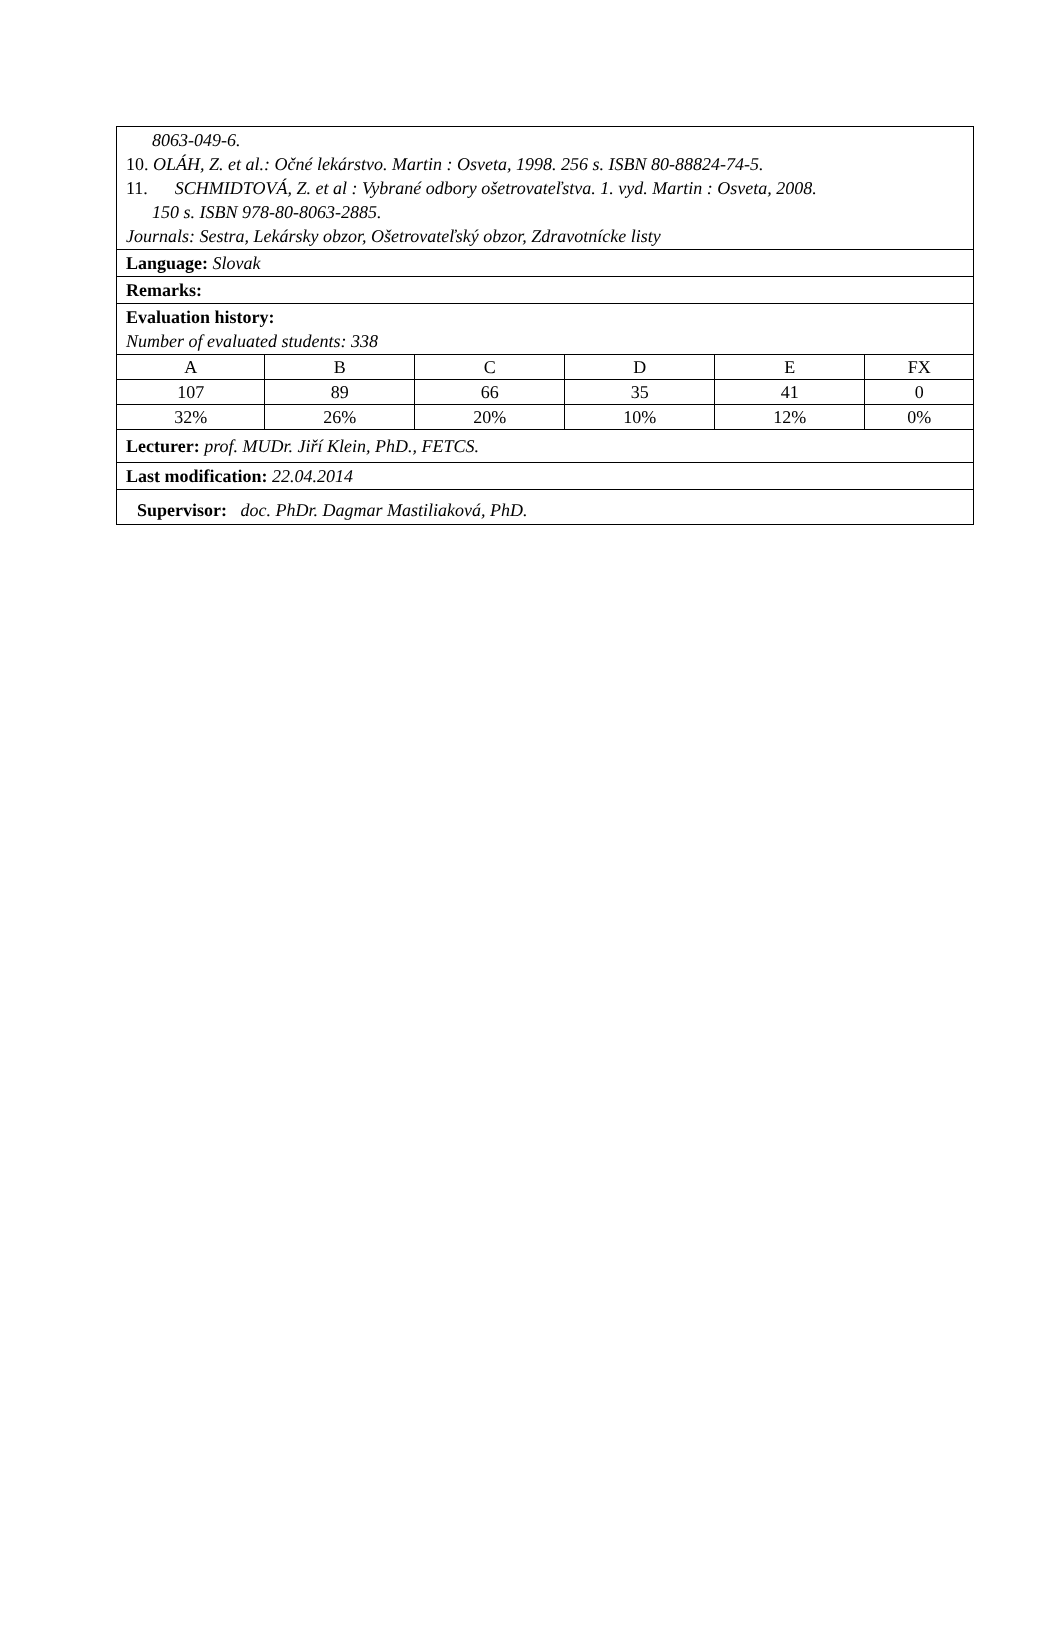8063-049-6.
10. OLÁH, Z. et al.: Očné lekárstvo. Martin : Osveta, 1998. 256 s. ISBN 80-88824-74-5.
11. SCHMIDTOVÁ, Z. et al : Vybrané odbory ošetrovateľstva. 1. vyd. Martin : Osveta, 2008.
150 s. ISBN 978-80-8063-2885.
Journals: Sestra, Lekársky obzor, Ošetrovateľský obzor, Zdravotnícke listy
Language: Slovak
Remarks:
Evaluation history:
Number of evaluated students: 338
| A | B | C | D | E | FX |
| 107 | 89 | 66 | 35 | 41 | 0 |
| 32% | 26% | 20% | 10% | 12% | 0% |
Lecturer: prof. MUDr. Jiří Klein, PhD., FETCS.
Last modification: 22.04.2014
Supervisor: doc. PhDr. Dagmar Mastiliaková, PhD.